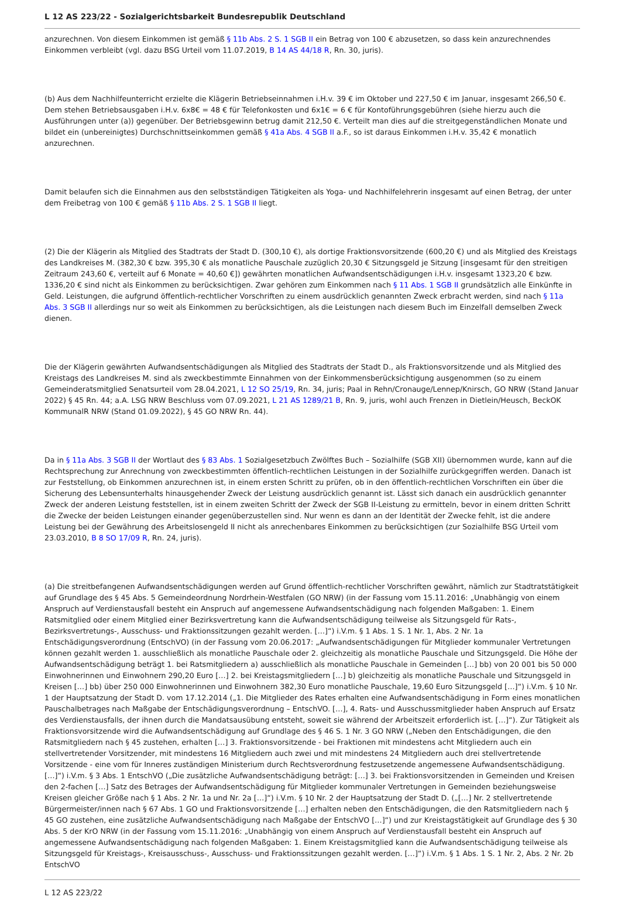L 12 AS 223/22 - Sozialgerichtsbarkeit Bundesrepublik Deutschland
anzurechnen. Von diesem Einkommen ist gemäß § 11b Abs. 2 S. 1 SGB II ein Betrag von 100 € abzusetzen, so dass kein anzurechnendes Einkommen verbleibt (vgl. dazu BSG Urteil vom 11.07.2019, B 14 AS 44/18 R, Rn. 30, juris).
(b) Aus dem Nachhilfeunterricht erzielte die Klägerin Betriebseinnahmen i.H.v. 39 € im Oktober und 227,50 € im Januar, insgesamt 266,50 €. Dem stehen Betriebsausgaben i.H.v. 6x8€ = 48 € für Telefonkosten und 6x1€ = 6 € für Kontoführungsgebühren (siehe hierzu auch die Ausführungen unter (a)) gegenüber. Der Betriebsgewinn betrug damit 212,50 €. Verteilt man dies auf die streitgegenständlichen Monate und bildet ein (unbereinigtes) Durchschnittseinkommen gemäß § 41a Abs. 4 SGB II a.F., so ist daraus Einkommen i.H.v. 35,42 € monatlich anzurechnen.
Damit belaufen sich die Einnahmen aus den selbstständigen Tätigkeiten als Yoga- und Nachhilfelehrerin insgesamt auf einen Betrag, der unter dem Freibetrag von 100 € gemäß § 11b Abs. 2 S. 1 SGB II liegt.
(2) Die der Klägerin als Mitglied des Stadtrats der Stadt D. (300,10 €), als dortige Fraktionsvorsitzende (600,20 €) und als Mitglied des Kreistags des Landkreises M. (382,30 € bzw. 395,30 € als monatliche Pauschale zuzüglich 20,30 € Sitzungsgeld je Sitzung [insgesamt für den streitigen Zeitraum 243,60 €, verteilt auf 6 Monate = 40,60 €]) gewährten monatlichen Aufwandsentschädigungen i.H.v. insgesamt 1323,20 € bzw. 1336,20 € sind nicht als Einkommen zu berücksichtigen. Zwar gehören zum Einkommen nach § 11 Abs. 1 SGB II grundsätzlich alle Einkünfte in Geld. Leistungen, die aufgrund öffentlich-rechtlicher Vorschriften zu einem ausdrücklich genannten Zweck erbracht werden, sind nach § 11a Abs. 3 SGB II allerdings nur so weit als Einkommen zu berücksichtigen, als die Leistungen nach diesem Buch im Einzelfall demselben Zweck dienen.
Die der Klägerin gewährten Aufwandsentschädigungen als Mitglied des Stadtrats der Stadt D., als Fraktionsvorsitzende und als Mitglied des Kreistags des Landkreises M. sind als zweckbestimmte Einnahmen von der Einkommensberücksichtigung ausgenommen (so zu einem Gemeinderatsmitglied Senatsurteil vom 28.04.2021, L 12 SO 25/19, Rn. 34, juris; Paal in Rehn/Cronauge/Lennep/Knirsch, GO NRW (Stand Januar 2022) § 45 Rn. 44; a.A. LSG NRW Beschluss vom 07.09.2021, L 21 AS 1289/21 B, Rn. 9, juris, wohl auch Frenzen in Dietlein/Heusch, BeckOK KommunalR NRW (Stand 01.09.2022), § 45 GO NRW Rn. 44).
Da in § 11a Abs. 3 SGB II der Wortlaut des § 83 Abs. 1 Sozialgesetzbuch Zwölftes Buch – Sozialhilfe (SGB XII) übernommen wurde, kann auf die Rechtsprechung zur Anrechnung von zweckbestimmten öffentlich-rechtlichen Leistungen in der Sozialhilfe zurückgegriffen werden. Danach ist zur Feststellung, ob Einkommen anzurechnen ist, in einem ersten Schritt zu prüfen, ob in den öffentlich-rechtlichen Vorschriften ein über die Sicherung des Lebensunterhalts hinausgehender Zweck der Leistung ausdrücklich genannt ist. Lässt sich danach ein ausdrücklich genannter Zweck der anderen Leistung feststellen, ist in einem zweiten Schritt der Zweck der SGB II-Leistung zu ermitteln, bevor in einem dritten Schritt die Zwecke der beiden Leistungen einander gegenüberzustellen sind. Nur wenn es dann an der Identität der Zwecke fehlt, ist die andere Leistung bei der Gewährung des Arbeitslosengeld II nicht als anrechenbares Einkommen zu berücksichtigen (zur Sozialhilfe BSG Urteil vom 23.03.2010, B 8 SO 17/09 R, Rn. 24, juris).
(a) Die streitbefangenen Aufwandsentschädigungen werden auf Grund öffentlich-rechtlicher Vorschriften gewährt, nämlich zur Stadtratstätigkeit auf Grundlage des § 45 Abs. 5 Gemeindeordnung Nordrhein-Westfalen (GO NRW) (in der Fassung vom 15.11.2016: „Unabhängig von einem Anspruch auf Verdienstausfall besteht ein Anspruch auf angemessene Aufwandsentschädigung nach folgenden Maßgaben: 1. Einem Ratsmitglied oder einem Mitglied einer Bezirksvertretung kann die Aufwandsentschädigung teilweise als Sitzungsgeld für Rats-, Bezirksvertretungs-, Ausschuss- und Fraktionssitzungen gezahlt werden. […]“) i.V.m. § 1 Abs. 1 S. 1 Nr. 1, Abs. 2 Nr. 1a Entschädigungsverordnung (EntschVO) (in der Fassung vom 20.06.2017: „Aufwandsentschädigungen für Mitglieder kommunaler Vertretungen können gezahlt werden 1. ausschließlich als monatliche Pauschale oder 2. gleichzeitig als monatliche Pauschale und Sitzungsgeld. Die Höhe der Aufwandsentschädigung beträgt 1. bei Ratsmitgliedern a) ausschließlich als monatliche Pauschale in Gemeinden […] bb) von 20 001 bis 50 000 Einwohnerinnen und Einwohnern 290,20 Euro […] 2. bei Kreistagsmitgliedern […] b) gleichzeitig als monatliche Pauschale und Sitzungsgeld in Kreisen […] bb) über 250 000 Einwohnerinnen und Einwohnern 382,30 Euro monatliche Pauschale, 19,60 Euro Sitzungsgeld […]“) i.V.m. § 10 Nr. 1 der Hauptsatzung der Stadt D. vom 17.12.2014 („1. Die Mitglieder des Rates erhalten eine Aufwandsentschädigung in Form eines monatlichen Pauschalbetrages nach Maßgabe der Entschädigungsverordnung – EntschVO. […], 4. Rats- und Ausschussmitglieder haben Anspruch auf Ersatz des Verdienstausfalls, der ihnen durch die Mandatsausübung entsteht, soweit sie während der Arbeitszeit erforderlich ist. […]“). Zur Tätigkeit als Fraktionsvorsitzende wird die Aufwandsentschädigung auf Grundlage des § 46 S. 1 Nr. 3 GO NRW („Neben den Entschädigungen, die den Ratsmitgliedern nach § 45 zustehen, erhalten […] 3. Fraktionsvorsitzende - bei Fraktionen mit mindestens acht Mitgliedern auch ein stellvertretender Vorsitzender, mit mindestens 16 Mitgliedern auch zwei und mit mindestens 24 Mitgliedern auch drei stellvertretende Vorsitzende - eine vom für Inneres zuständigen Ministerium durch Rechtsverordnung festzusetzende angemessene Aufwandsentschädigung. […]“) i.V.m. § 3 Abs. 1 EntschVO („Die zusätzliche Aufwandsentschädigung beträgt: […] 3. bei Fraktionsvorsitzenden in Gemeinden und Kreisen den 2-fachen […] Satz des Betrages der Aufwandsentschädigung für Mitglieder kommunaler Vertretungen in Gemeinden beziehungsweise Kreisen gleicher Größe nach § 1 Abs. 2 Nr. 1a und Nr. 2a […]“) i.V.m. § 10 Nr. 2 der Hauptsatzung der Stadt D. („[…] Nr. 2 stellvertretende Bürgermeister/innen nach § 67 Abs. 1 GO und Fraktionsvorsitzende […] erhalten neben den Entschädigungen, die den Ratsmitgliedern nach § 45 GO zustehen, eine zusätzliche Aufwandsentschädigung nach Maßgabe der EntschVO […]“) und zur Kreistagstätigkeit auf Grundlage des § 30 Abs. 5 der KrO NRW (in der Fassung vom 15.11.2016: „Unabhängig von einem Anspruch auf Verdienstausfall besteht ein Anspruch auf angemessene Aufwandsentschädigung nach folgenden Maßgaben: 1. Einem Kreistagsmitglied kann die Aufwandsentschädigung teilweise als Sitzungsgeld für Kreistags-, Kreisausschuss-, Ausschuss- und Fraktionssitzungen gezahlt werden. […]“) i.V.m. § 1 Abs. 1 S. 1 Nr. 2, Abs. 2 Nr. 2b EntschVO
L 12 AS 223/22